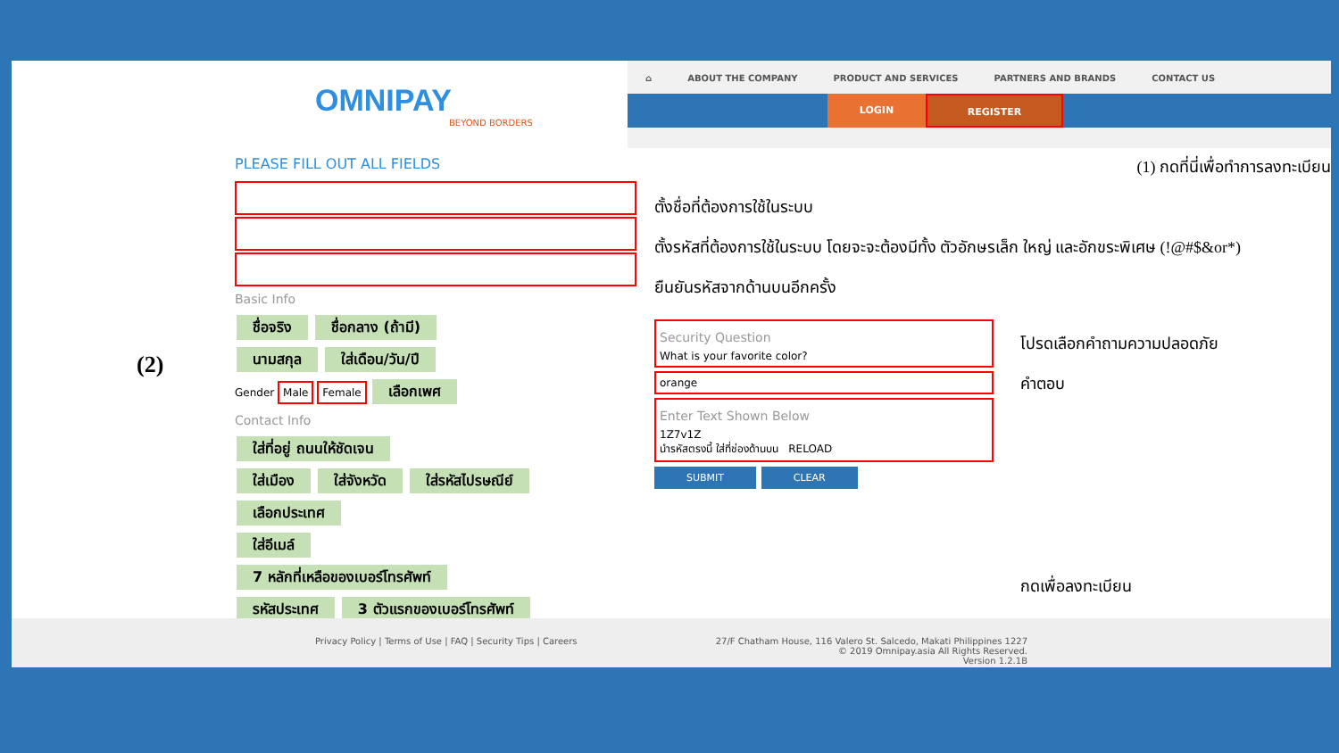OMNIPAY
BEYOND BORDERS
⌂ ABOUT THE COMPANY PRODUCT AND SERVICES PARTNERS AND BRANDS CONTACT US
LOGIN REGISTER
(2)
PLEASE FILL OUT ALL FIELDS
Basic Info
ชื่อจริง ชื่อกลาง (ถ้ามี)
นามสกุล ใส่เดือน/วัน/ปี
Gender Male Female เลือกเพศ
Contact Info
ใส่ที่อยู่ ถนนให้ชัดเจน
ใส่เมือง ใส่จังหวัด ใส่รหัสไปรษณีย์
เลือกประเทศ
ใส่อีเมล์
7 หลักที่เหลือของเบอร์โทรศัพท์
รหัสประเทศ 3 ตัวแรกของเบอร์โทรศัพท์
(1) กดที่นี่เพื่อทำการลงทะเบียน
ตั้งชื่อที่ต้องการใช้ในระบบ
ตั้งรหัสที่ต้องการใช้ในระบบ โดยจะจะต้องมีทั้ง ตัวอักษรเล็ก ใหญ่ และอักขระพิเศษ (!@#$&or*)
ยืนยันรหัสจากด้านบนอีกครั้ง
Security Question
What is your favorite color?
orange
Enter Text Shown Below
1Z7v1Z
นำรหัสตรงนี้ ใส่ที่ช่องด้านบน RELOAD
SUBMIT CLEAR
โปรดเลือกคำถามความปลอดภัย
คำตอบ
กดเพื่อลงทะเบียน
Privacy Policy | Terms of Use | FAQ | Security Tips | Careers 27/F Chatham House, 116 Valero St. Salcedo, Makati Philippines 1227
© 2019 Omnipay.asia All Rights Reserved.
Version 1.2.1B